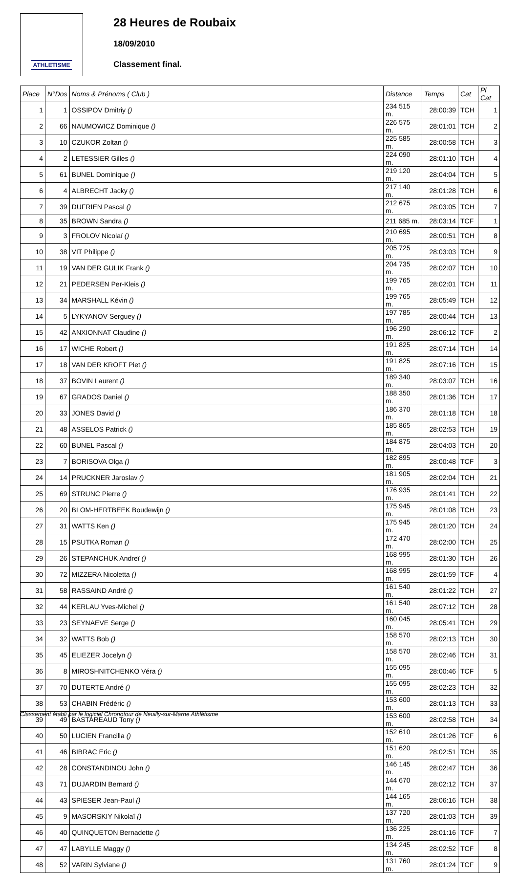ATHLETISME
28 Heures de Roubaix
18/09/2010
Classement final.
| Place | N°Dos | Noms & Prénoms ( Club ) | Distance | Temps | Cat | Pl Cat |
| --- | --- | --- | --- | --- | --- | --- |
| 1 | 1 | OSSIPOV Dmitriy () | 234 515 m. | 28:00:39 | TCH | 1 |
| 2 | 66 | NAUMOWICZ Dominique () | 226 575 m. | 28:01:01 | TCH | 2 |
| 3 | 10 | CZUKOR Zoltan () | 225 585 m. | 28:00:58 | TCH | 3 |
| 4 | 2 | LETESSIER Gilles () | 224 090 m. | 28:01:10 | TCH | 4 |
| 5 | 61 | BUNEL Dominique () | 219 120 m. | 28:04:04 | TCH | 5 |
| 6 | 4 | ALBRECHT Jacky () | 217 140 m. | 28:01:28 | TCH | 6 |
| 7 | 39 | DUFRIEN Pascal () | 212 675 m. | 28:03:05 | TCH | 7 |
| 8 | 35 | BROWN Sandra () | 211 685 m. | 28:03:14 | TCF | 1 |
| 9 | 3 | FROLOV Nicolaï () | 210 695 m. | 28:00:51 | TCH | 8 |
| 10 | 38 | VIT Philippe () | 205 725 m. | 28:03:03 | TCH | 9 |
| 11 | 19 | VAN DER GULIK Frank () | 204 735 m. | 28:02:07 | TCH | 10 |
| 12 | 21 | PEDERSEN Per-Kleis () | 199 765 m. | 28:02:01 | TCH | 11 |
| 13 | 34 | MARSHALL Kévin () | 199 765 m. | 28:05:49 | TCH | 12 |
| 14 | 5 | LYKYANOV Serguey () | 197 785 m. | 28:00:44 | TCH | 13 |
| 15 | 42 | ANXIONNAT Claudine () | 196 290 m. | 28:06:12 | TCF | 2 |
| 16 | 17 | WICHE Robert () | 191 825 m. | 28:07:14 | TCH | 14 |
| 17 | 18 | VAN DER KROFT Piet () | 191 825 m. | 28:07:16 | TCH | 15 |
| 18 | 37 | BOVIN Laurent () | 189 340 m. | 28:03:07 | TCH | 16 |
| 19 | 67 | GRADOS Daniel () | 188 350 m. | 28:01:36 | TCH | 17 |
| 20 | 33 | JONES David () | 186 370 m. | 28:01:18 | TCH | 18 |
| 21 | 48 | ASSELOS Patrick () | 185 865 m. | 28:02:53 | TCH | 19 |
| 22 | 60 | BUNEL Pascal () | 184 875 m. | 28:04:03 | TCH | 20 |
| 23 | 7 | BORISOVA Olga () | 182 895 m. | 28:00:48 | TCF | 3 |
| 24 | 14 | PRUCKNER Jaroslav () | 181 905 m. | 28:02:04 | TCH | 21 |
| 25 | 69 | STRUNC Pierre () | 176 935 m. | 28:01:41 | TCH | 22 |
| 26 | 20 | BLOM-HERTBEEK Boudewijn () | 175 945 m. | 28:01:08 | TCH | 23 |
| 27 | 31 | WATTS Ken () | 175 945 m. | 28:01:20 | TCH | 24 |
| 28 | 15 | PSUTKA Roman () | 172 470 m. | 28:02:00 | TCH | 25 |
| 29 | 26 | STEPANCHUK Andreï () | 168 995 m. | 28:01:30 | TCH | 26 |
| 30 | 72 | MIZZERA Nicoletta () | 168 995 m. | 28:01:59 | TCF | 4 |
| 31 | 58 | RASSAIND André () | 161 540 m. | 28:01:22 | TCH | 27 |
| 32 | 44 | KERLAU Yves-Michel () | 161 540 m. | 28:07:12 | TCH | 28 |
| 33 | 23 | SEYNAEVE Serge () | 160 045 m. | 28:05:41 | TCH | 29 |
| 34 | 32 | WATTS Bob () | 158 570 m. | 28:02:13 | TCH | 30 |
| 35 | 45 | ELIEZER Jocelyn () | 158 570 m. | 28:02:46 | TCH | 31 |
| 36 | 8 | MIROSHNITCHENKO Véra () | 155 095 m. | 28:00:46 | TCF | 5 |
| 37 | 70 | DUTERTE André () | 155 095 m. | 28:02:23 | TCH | 32 |
| 38 | 53 | CHABIN Frédéric () | 153 600 m. | 28:01:13 | TCH | 33 |
| 39 | 49 | BASTAREAUD Tony () | 153 600 m. | 28:02:58 | TCH | 34 |
| 40 | 50 | LUCIEN Francilla () | 152 610 m. | 28:01:26 | TCF | 6 |
| 41 | 46 | BIBRAC Eric () | 151 620 m. | 28:02:51 | TCH | 35 |
| 42 | 28 | CONSTANDINOU John () | 146 145 m. | 28:02:47 | TCH | 36 |
| 43 | 71 | DUJARDIN Bernard () | 144 670 m. | 28:02:12 | TCH | 37 |
| 44 | 43 | SPIESER Jean-Paul () | 144 165 m. | 28:06:16 | TCH | 38 |
| 45 | 9 | MASORSKIY Nikolaî () | 137 720 m. | 28:01:03 | TCH | 39 |
| 46 | 40 | QUINQUETON Bernadette () | 136 225 m. | 28:01:16 | TCF | 7 |
| 47 | 47 | LABYLLE Maggy () | 134 245 m. | 28:02:52 | TCF | 8 |
| 48 | 52 | VARIN Sylviane () | 131 760 m. | 28:01:24 | TCF | 9 |
Classement établi par le logiciel Chronotour de Neuilly-sur-Marne Athlétisme